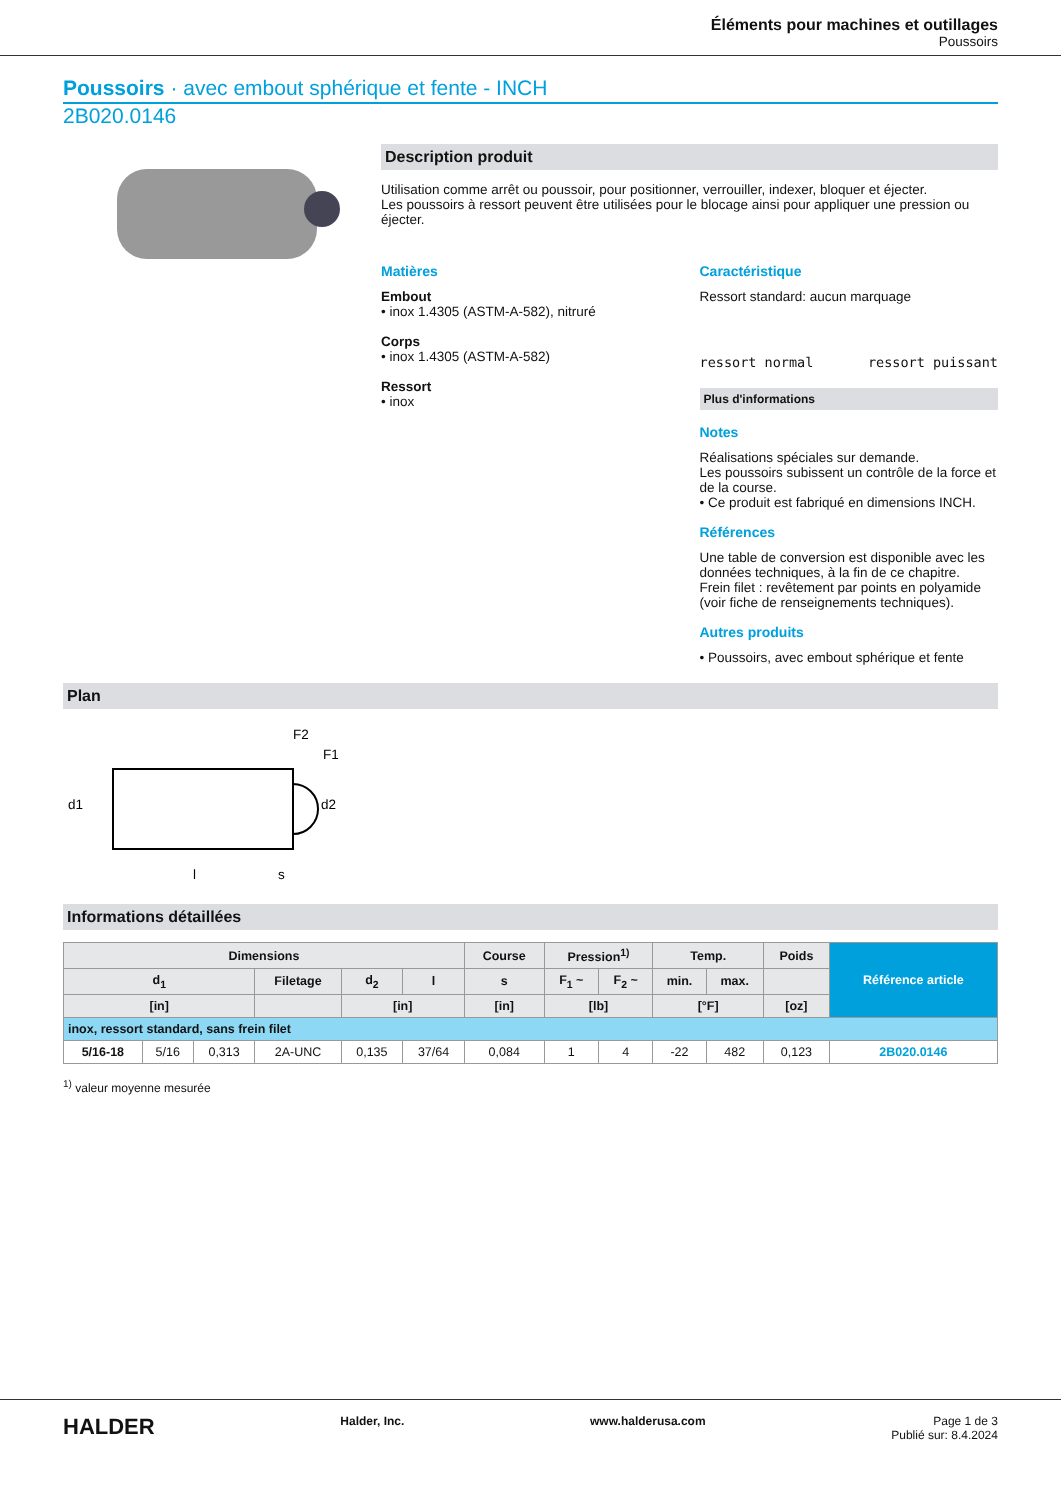Éléments pour machines et outillages
Poussoirs
Poussoirs · avec embout sphérique et fente - INCH
2B020.0146
Description produit
Utilisation comme arrêt ou poussoir, pour positionner, verrouiller, indexer, bloquer et éjecter.
Les poussoirs à ressort peuvent être utilisées pour le blocage ainsi pour appliquer une pression ou éjecter.
Matières
Embout
• inox 1.4305 (ASTM-A-582), nitruré
Corps
• inox 1.4305 (ASTM-A-582)
Ressort
• inox
Caractéristique
Ressort standard: aucun marquage
ressort normal ressort puissant
Plus d'informations
Notes
Réalisations spéciales sur demande.
Les poussoirs subissent un contrôle de la force et de la course.
• Ce produit est fabriqué en dimensions INCH.
Références
Une table de conversion est disponible avec les données techniques, à la fin de ce chapitre.
Frein filet : revêtement par points en polyamide (voir fiche de renseignements techniques).
Autres produits
• Poussoirs, avec embout sphérique et fente
Plan
F2
F1
d1
d2
l
s
Informations détaillées
| Dimensions | | | | | | Course | Pression<sup>1)</sup> | | Temp. | | Poids | Référence article |
| --- | --- | --- | --- | --- | --- | --- | --- | --- | --- | --- | --- | --- |
| d<sub>1</sub> | | | Filetage | d<sub>2</sub> | l | s | F<sub>1</sub> ~ | F<sub>2</sub> ~ | min. | max. | | |
| [in] | | | | [in] | | [in] | [lb] | | [°F] | | [oz] | |
| inox, ressort standard, sans frein filet | | | | | | | | | | | | |
| 5/16-18 | 5/16 | 0,313 | 2A-UNC | 0,135 | 37/64 | 0,084 | 1 | 4 | -22 | 482 | 0,123 | 2B020.0146 |
<sup>1)</sup> valeur moyenne mesurée
HALDER Halder, Inc. www.halderusa.com Page 1 de 3
Publié sur: 8.4.2024